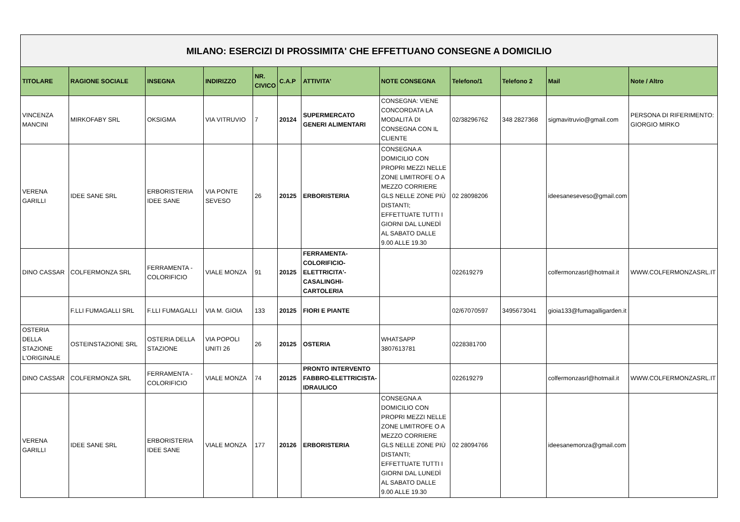| MILANO: ESERCIZI DI PROSSIMITA' CHE EFFETTUANO CONSEGNE A DOMICILIO | | | | | | | | | | | |
| TITOLARE | RAGIONE SOCIALE | INSEGNA | INDIRIZZO | NR. CIVICO | C.A.P | ATTIVITA' | NOTE CONSEGNA | Telefono/1 | Telefono 2 | Mail | Note / Altro |
| VINCENZA MANCINI | MIRKOFABY SRL | OKSIGMA | VIA VITRUVIO | 7 | 20124 | SUPERMERCATO GENERI ALIMENTARI | CONSEGNA: VIENE CONCORDATA LA MODALITÀ DI CONSEGNA CON IL CLIENTE | 02/38296762 | 348 2827368 | sigmavitruvio@gmail.com | PERSONA DI RIFERIMENTO: GIORGIO MIRKO |
| VERENA GARILLI | IDEE SANE SRL | ERBORISTERIA IDEE SANE | VIA PONTE SEVESO | 26 | 20125 | ERBORISTERIA | CONSEGNA A DOMICILIO CON PROPRI MEZZI NELLE ZONE LIMITROFE O A MEZZO CORRIERE GLS NELLE ZONE PIÙ DISTANTI; EFFETTUATE TUTTI I GIORNI DAL LUNEDÌ AL SABATO DALLE 9.00 ALLE 19.30 | 02 28098206 | | ideesaneseveso@gmail.com | |
| DINO CASSAR | COLFERMONZA SRL | FERRAMENTA - COLORIFICIO | VIALE MONZA | 91 | 20125 | FERRAMENTA-COLORIFICIO-ELETTRICITA'-CASALINGHI-CARTOLERIA | | 022619279 | | colfermonzasrl@hotmail.it | WWW.COLFERMONZASRL.IT |
| | F.LLI FUMAGALLI SRL | F.LLI FUMAGALLI | VIA M. GIOIA | 133 | 20125 | FIORI E PIANTE | | 02/67070597 | 3495673041 | gioia133@fumagalligarden.it | |
| OSTERIA DELLA STAZIONE L'ORIGINALE | OSTEINSTAZIONE SRL | OSTERIA DELLA STAZIONE | VIA POPOLI UNITI 26 | 26 | 20125 | OSTERIA | WHATSAPP 3807613781 | 0228381700 | | | |
| DINO CASSAR | COLFERMONZA SRL | FERRAMENTA - COLORIFICIO | VIALE MONZA | 74 | 20125 | PRONTO INTERVENTO FABBRO-ELETTRICISTA-IDRAULICO | | 022619279 | | colfermonzasrl@hotmail.it | WWW.COLFERMONZASRL.IT |
| VERENA GARILLI | IDEE SANE SRL | ERBORISTERIA IDEE SANE | VIALE MONZA | 177 | 20126 | ERBORISTERIA | CONSEGNA A DOMICILIO CON PROPRI MEZZI NELLE ZONE LIMITROFE O A MEZZO CORRIERE GLS NELLE ZONE PIÙ DISTANTI; EFFETTUATE TUTTI I GIORNI DAL LUNEDÌ AL SABATO DALLE 9.00 ALLE 19.30 | 02 28094766 | | ideesanemonza@gmail.com | |